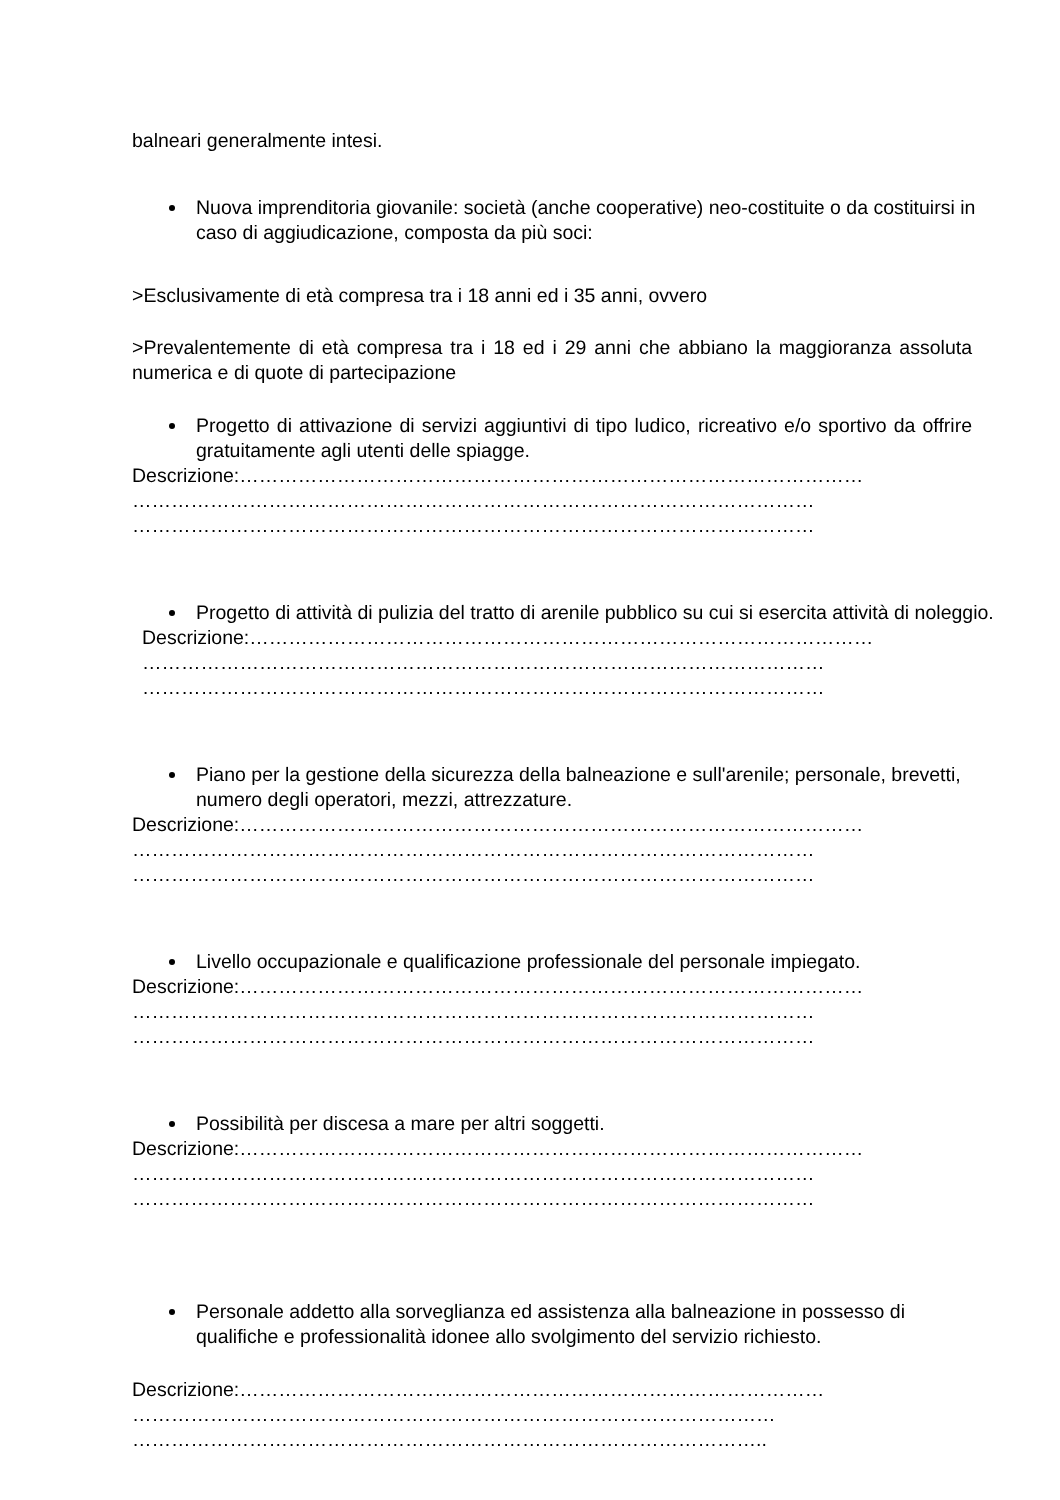balneari generalmente intesi.
Nuova imprenditoria giovanile: società (anche cooperative) neo-costituite o da costituirsi in caso di aggiudicazione, composta da più soci:
>Esclusivamente di età compresa tra i 18 anni ed i 35 anni, ovvero
>Prevalentemente di età compresa tra i 18 ed i 29 anni che abbiano la maggioranza assoluta numerica e di quote di partecipazione
Progetto di attivazione di servizi aggiuntivi di tipo ludico, ricreativo e/o sportivo da offrire gratuitamente agli utenti delle spiagge.
Descrizione:……………………………………………………………………………………
……………………………………………………………………………………………
……………………………………………………………………………………………
Progetto di attività di pulizia del tratto di arenile pubblico su cui si esercita attività di noleggio.
Descrizione:……………………………………………………………………………………
……………………………………………………………………………………………
……………………………………………………………………………………………
Piano per la gestione della sicurezza della balneazione e sull'arenile; personale, brevetti, numero degli operatori, mezzi, attrezzature.
Descrizione:……………………………………………………………………………………
……………………………………………………………………………………………
……………………………………………………………………………………………
Livello occupazionale e qualificazione professionale del personale impiegato.
Descrizione:……………………………………………………………………………………
……………………………………………………………………………………………
……………………………………………………………………………………………
Possibilità per discesa a mare per altri soggetti.
Descrizione:……………………………………………………………………………………
……………………………………………………………………………………………
……………………………………………………………………………………………
Personale addetto alla sorveglianza ed assistenza alla balneazione in possesso di qualifiche e professionalità idonee allo svolgimento del servizio richiesto.
Descrizione:………………………………………………………………………………
………………………………………………………………………………………
……………………………………………………………………………………..